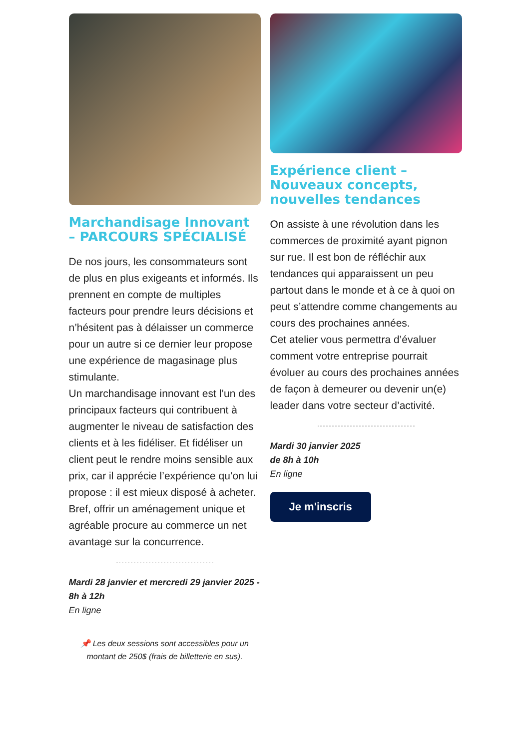Marchandisage Innovant – PARCOURS SPÉCIALISÉ
De nos jours, les consommateurs sont de plus en plus exigeants et informés. Ils prennent en compte de multiples facteurs pour prendre leurs décisions et n’hésitent pas à délaisser un commerce pour un autre si ce dernier leur propose une expérience de magasinage plus stimulante.
Un marchandisage innovant est l’un des principaux facteurs qui contribuent à augmenter le niveau de satisfaction des clients et à les fidéliser. Et fidéliser un client peut le rendre moins sensible aux prix, car il apprécie l’expérience qu’on lui propose : il est mieux disposé à acheter. Bref, offrir un aménagement unique et agréable procure au commerce un net avantage sur la concurrence.
Mardi 28 janvier et mercredi 29 janvier 2025 - 8h à 12h
En ligne
📌 Les deux sessions sont accessibles pour un montant de 250$ (frais de billetterie en sus).
Expérience client – Nouveaux concepts, nouvelles tendances
On assiste à une révolution dans les commerces de proximité ayant pignon sur rue. Il est bon de réfléchir aux tendances qui apparaissent un peu partout dans le monde et à ce à quoi on peut s’attendre comme changements au cours des prochaines années.
Cet atelier vous permettra d’évaluer comment votre entreprise pourrait évoluer au cours des prochaines années de façon à demeurer ou devenir un(e) leader dans votre secteur d’activité.
Mardi 30 janvier 2025
de 8h à 10h
En ligne
Je m'inscris